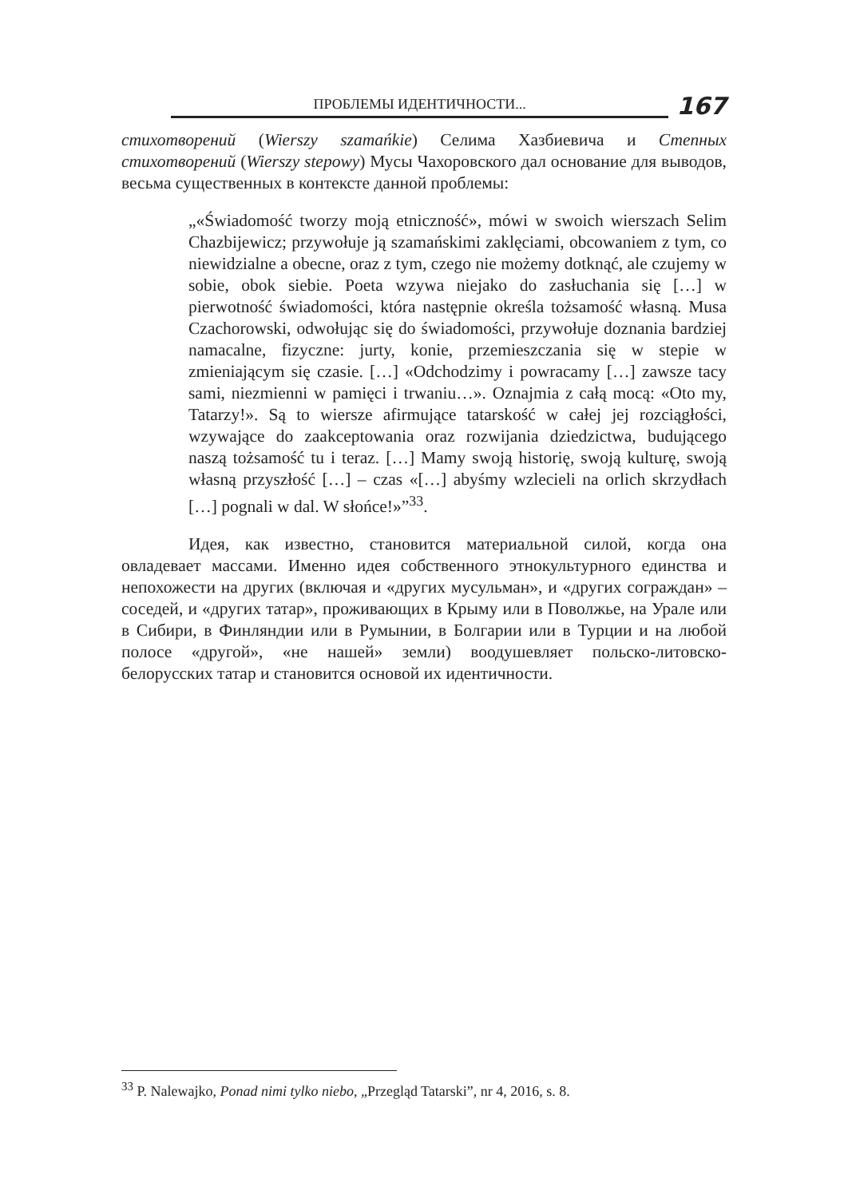ПРОБЛЕМЫ ИДЕНТИЧНОСТИ...
167
стихотворений (Wierszy szamańkie) Селима Хазбиевича и Степных стихотворений (Wierszy stepowy) Мусы Чахоровского дал основание для выводов, весьма существенных в контексте данной проблемы:
„«Świadomość tworzy moją etniczność», mówi w swoich wierszach Selim Chazbijewicz; przywołuje ją szamańskimi zaklęciami, obcowaniem z tym, co niewidzialne a obecne, oraz z tym, czego nie możemy dotknąć, ale czujemy w sobie, obok siebie. Poeta wzywa niejako do zasłuchania się […] w pierwotność świadomości, która następnie określa tożsamość własną. Musa Czachorowski, odwołując się do świadomości, przywołuje doznania bardziej namacalne, fizyczne: jurty, konie, przemieszczania się w stepie w zmieniającym się czasie. […] «Odchodzimy i powracamy […] zawsze tacy sami, niezmienni w pamięci i trwaniu…». Oznajmia z całą mocą: «Oto my, Tatarzy!». Są to wiersze afirmujące tatarskość w całej jej rozciągłości, wzywające do zaakceptowania oraz rozwijania dziedzictwa, budującego naszą tożsamość tu i teraz. […] Mamy swoją historię, swoją kulturę, swoją własną przyszłość […] – czas «[…] abyśmy wzlecieli na orlich skrzydłach […] pognali w dal. W słońce!»”<sup>33</sup>.
Идея, как известно, становится материальной силой, когда она овладевает массами. Именно идея собственного этнокультурного единства и непохожести на других (включая и «других мусульман», и «других сограждан» – соседей, и «других татар», проживающих в Крыму или в Поволжье, на Урале или в Сибири, в Финляндии или в Румынии, в Болгарии или в Турции и на любой полосе «другой», «не нашей» земли) воодушевляет польско-литовско-белорусских татар и становится основой их идентичности.
<sup>33</sup> P. Nalewajko, Ponad nimi tylko niebo, „Przegląd Tatarski”, nr 4, 2016, s. 8.